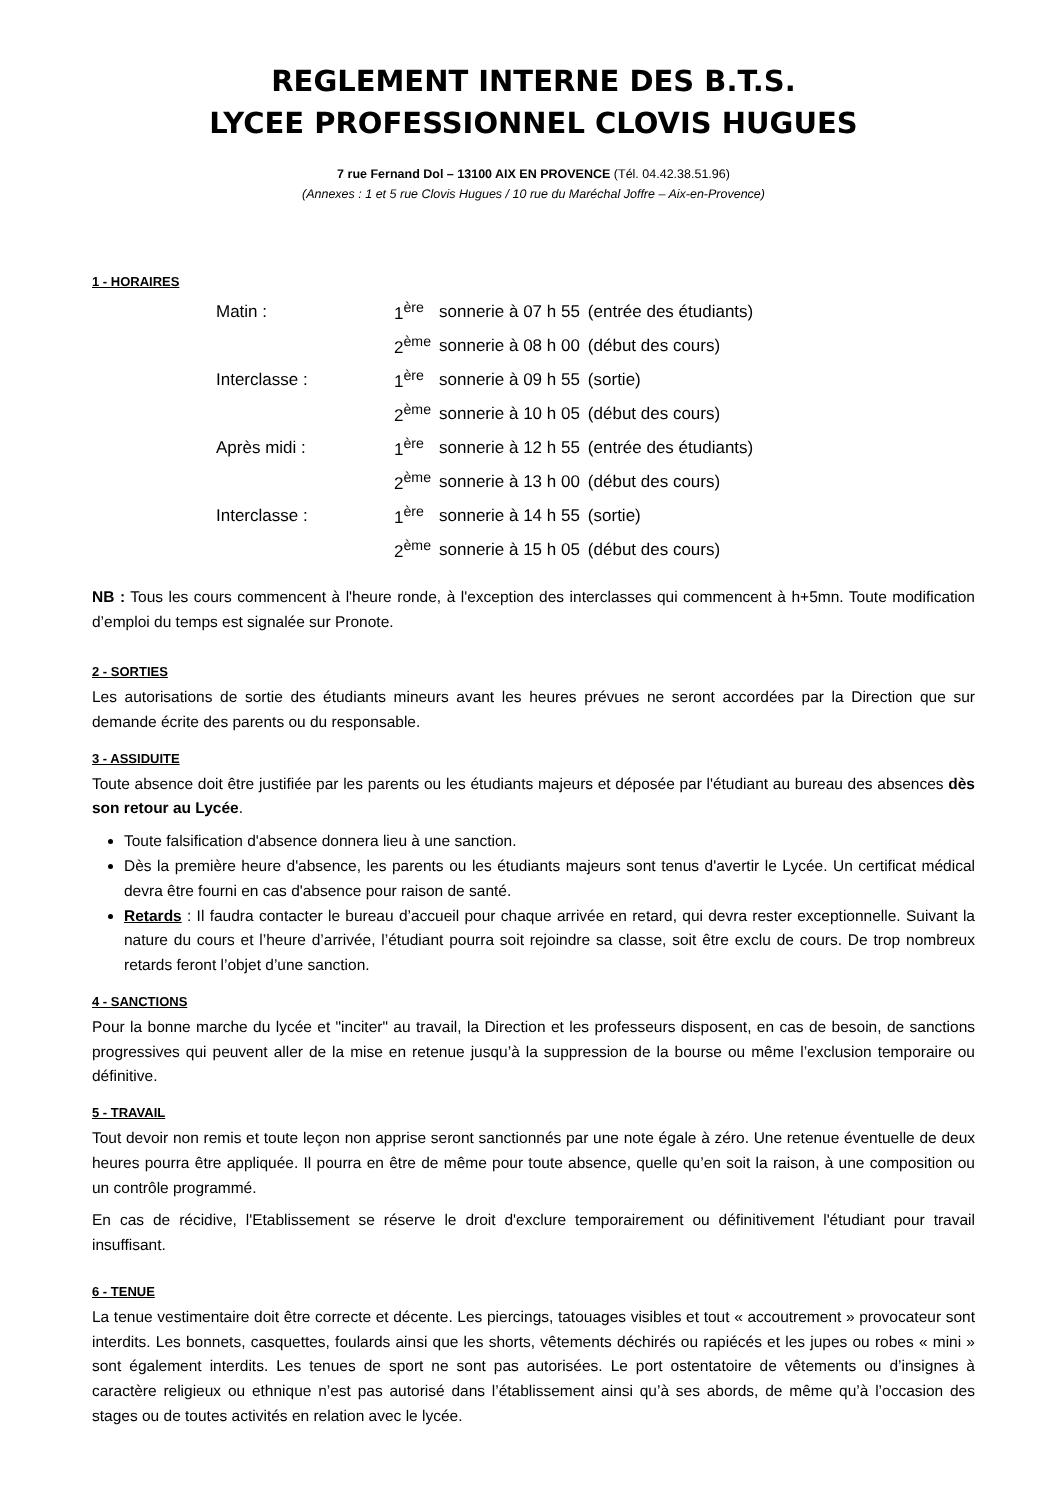REGLEMENT INTERNE DES B.T.S.
LYCEE PROFESSIONNEL CLOVIS HUGUES
7 rue Fernand Dol – 13100 AIX EN PROVENCE (Tél. 04.42.38.51.96)
(Annexes : 1 et 5 rue Clovis Hugues / 10 rue du Maréchal Joffre – Aix-en-Provence)
1 - HORAIRES
| Matin : | 1<sup>ère</sup> | sonnerie à 07 h 55 | (entrée des étudiants) |
| | 2<sup>ème</sup> | sonnerie à 08 h 00 | (début des cours) |
| Interclasse : | 1<sup>ère</sup> | sonnerie à 09 h 55 | (sortie) |
| | 2<sup>ème</sup> | sonnerie à 10 h 05 | (début des cours) |
| Après midi : | 1<sup>ère</sup> | sonnerie à 12 h 55 | (entrée des étudiants) |
| | 2<sup>ème</sup> | sonnerie à 13 h 00 | (début des cours) |
| Interclasse : | 1<sup>ère</sup> | sonnerie à 14 h 55 | (sortie) |
| | 2<sup>ème</sup> | sonnerie à 15 h 05 | (début des cours) |
NB : Tous les cours commencent à l'heure ronde, à l'exception des interclasses qui commencent à h+5mn. Toute modification d’emploi du temps est signalée sur Pronote.
2 - SORTIES
Les autorisations de sortie des étudiants mineurs avant les heures prévues ne seront accordées par la Direction que sur demande écrite des parents ou du responsable.
3 - ASSIDUITE
Toute absence doit être justifiée par les parents ou les étudiants majeurs et déposée par l'étudiant au bureau des absences dès son retour au Lycée.
Toute falsification d'absence donnera lieu à une sanction.
Dès la première heure d'absence, les parents ou les étudiants majeurs sont tenus d'avertir le Lycée. Un certificat médical devra être fourni en cas d'absence pour raison de santé.
Retards : Il faudra contacter le bureau d’accueil pour chaque arrivée en retard, qui devra rester exceptionnelle. Suivant la nature du cours et l’heure d’arrivée, l’étudiant pourra soit rejoindre sa classe, soit être exclu de cours. De trop nombreux retards feront l’objet d’une sanction.
4 - SANCTIONS
Pour la bonne marche du lycée et "inciter" au travail, la Direction et les professeurs disposent, en cas de besoin, de sanctions progressives qui peuvent aller de la mise en retenue jusqu’à la suppression de la bourse ou même l’exclusion temporaire ou définitive.
5 - TRAVAIL
Tout devoir non remis et toute leçon non apprise seront sanctionnés par une note égale à zéro. Une retenue éventuelle de deux heures pourra être appliquée. Il pourra en être de même pour toute absence, quelle qu’en soit la raison, à une composition ou un contrôle programmé.
En cas de récidive, l'Etablissement se réserve le droit d'exclure temporairement ou définitivement l'étudiant pour travail insuffisant.
6 - TENUE
La tenue vestimentaire doit être correcte et décente. Les piercings, tatouages visibles et tout « accoutrement » provocateur sont interdits. Les bonnets, casquettes, foulards ainsi que les shorts, vêtements déchirés ou rapiécés et les jupes ou robes « mini » sont également interdits. Les tenues de sport ne sont pas autorisées. Le port ostentatoire de vêtements ou d’insignes à caractère religieux ou ethnique n’est pas autorisé dans l’établissement ainsi qu’à ses abords, de même qu’à l’occasion des stages ou de toutes activités en relation avec le lycée.